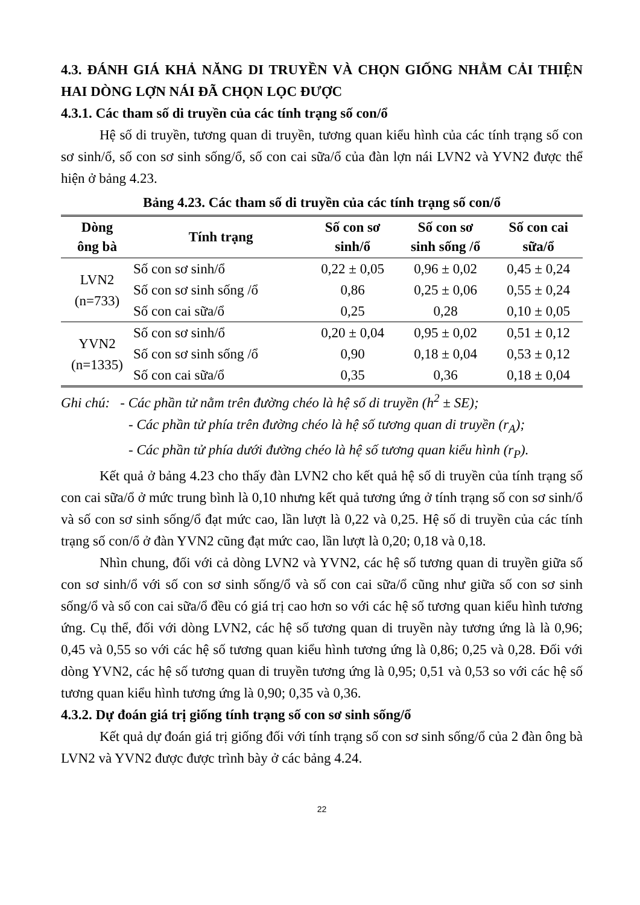4.3. ĐÁNH GIÁ KHẢ NĂNG DI TRUYỀN VÀ CHỌN GIỐNG NHẰM CẢI THIỆN HAI DÒNG LỢN NÁI ĐÃ CHỌN LỌC ĐƯỢC
4.3.1. Các tham số di truyền của các tính trạng số con/ổ
Hệ số di truyền, tương quan di truyền, tương quan kiểu hình của các tính trạng số con sơ sinh/ổ, số con sơ sinh sống/ổ, số con cai sữa/ổ của đàn lợn nái LVN2 và YVN2 được thể hiện ở bảng 4.23.
Bảng 4.23. Các tham số di truyền của các tính trạng số con/ổ
| Dòng ông bà | Tính trạng | Số con sơ sinh/ổ | Số con sơ sinh sống /ổ | Số con cai sữa/ổ |
| --- | --- | --- | --- | --- |
| LVN2 (n=733) | Số con sơ sinh/ổ | 0,22 ± 0,05 | 0,96 ± 0,02 | 0,45 ± 0,24 |
| | Số con sơ sinh sống /ổ | 0,86 | 0,25 ± 0,06 | 0,55 ± 0,24 |
| | Số con cai sữa/ổ | 0,25 | 0,28 | 0,10 ± 0,05 |
| YVN2 (n=1335) | Số con sơ sinh/ổ | 0,20 ± 0,04 | 0,95 ± 0,02 | 0,51 ± 0,12 |
| | Số con sơ sinh sống /ổ | 0,90 | 0,18 ± 0,04 | 0,53 ± 0,12 |
| | Số con cai sữa/ổ | 0,35 | 0,36 | 0,18 ± 0,04 |
Ghi chú: - Các phần tử nằm trên đường chéo là hệ số di truyền (h<sup>2</sup> ± SE);
- Các phần tử phía trên đường chéo là hệ số tương quan di truyền (r<sub>A</sub>);
- Các phần tử phía dưới đường chéo là hệ số tương quan kiểu hình (r<sub>P</sub>).
Kết quả ở bảng 4.23 cho thấy đàn LVN2 cho kết quả hệ số di truyền của tính trạng số con cai sữa/ổ ở mức trung bình là 0,10 nhưng kết quả tương ứng ở tính trạng số con sơ sinh/ổ và số con sơ sinh sống/ổ đạt mức cao, lần lượt là 0,22 và 0,25. Hệ số di truyền của các tính trạng số con/ổ ở đàn YVN2 cũng đạt mức cao, lần lượt là 0,20; 0,18 và 0,18.
Nhìn chung, đối với cả dòng LVN2 và YVN2, các hệ số tương quan di truyền giữa số con sơ sinh/ổ với số con sơ sinh sống/ổ và số con cai sữa/ổ cũng như giữa số con sơ sinh sống/ổ và số con cai sữa/ổ đều có giá trị cao hơn so với các hệ số tương quan kiểu hình tương ứng. Cụ thể, đối với dòng LVN2, các hệ số tương quan di truyền này tương ứng là là 0,96; 0,45 và 0,55 so với các hệ số tương quan kiểu hình tương ứng là 0,86; 0,25 và 0,28. Đối với dòng YVN2, các hệ số tương quan di truyền tương ứng là 0,95; 0,51 và 0,53 so với các hệ số tương quan kiểu hình tương ứng là 0,90; 0,35 và 0,36.
4.3.2. Dự đoán giá trị giống tính trạng số con sơ sinh sống/ổ
Kết quả dự đoán giá trị giống đối với tính trạng số con sơ sinh sống/ổ của 2 đàn ông bà LVN2 và YVN2 được được trình bày ở các bảng 4.24.
22